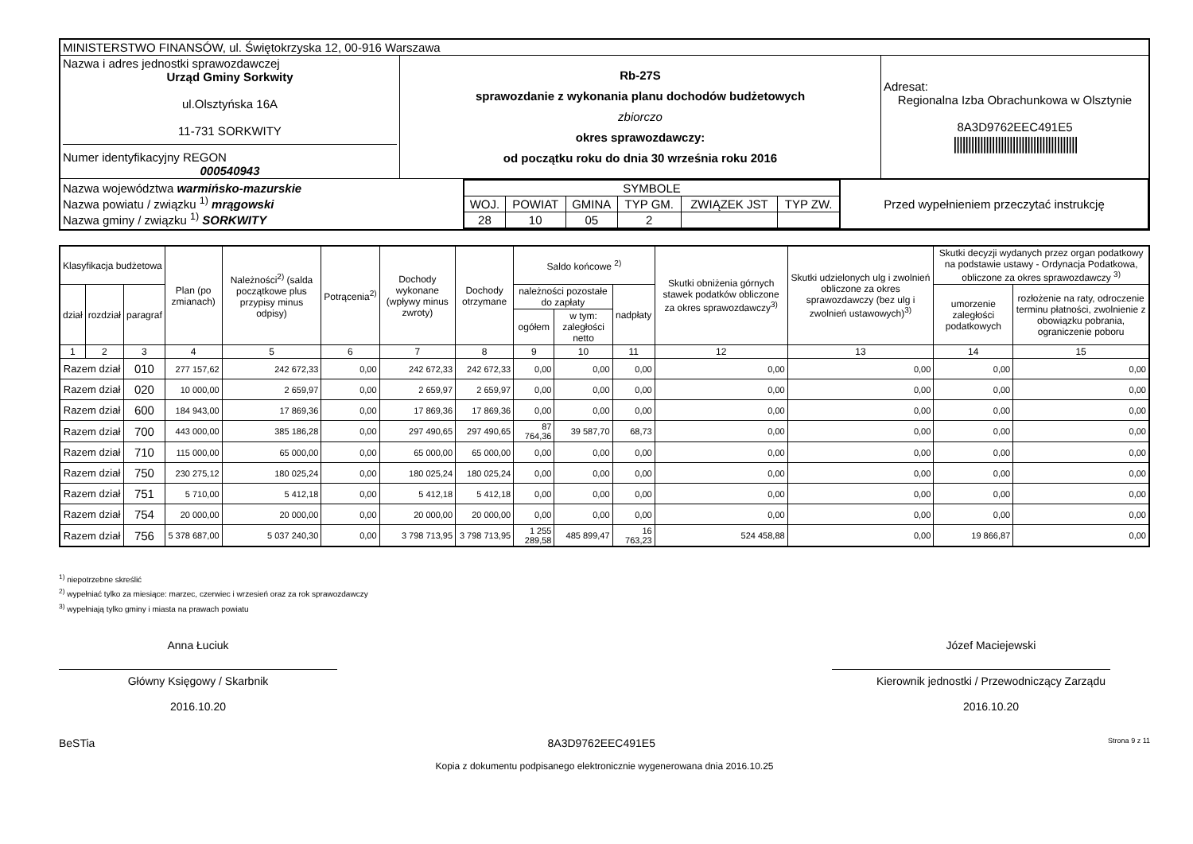| MINISTERSTWO FINANSÓW, ul. Świętokrzyska 12, 00-916 Warszawa | | |
| Nazwa i adres jednostki sprawozdawczej Urząd Gminy Sorkwity ul.Olsztyńska 16A 11-731 SORKWITY Numer identyfikacyjny REGON 000540943 | Rb-27S sprawozdanie z wykonania planu dochodów budżetowych zbiorczo okres sprawozdawczy: od początku roku do dnia 30 września roku 2016 | Adresat: Regionalna Izba Obrachunkowa w Olsztynie 8A3D9762EEC491E5 ////////////////////////////////////////// |
| / Nazwa województwa warmińsko-mazurskie Nazwa powiatu / związku <sup>1)</sup> mrągowski Nazwa gminy / związku <sup>1)</sup> SORKWITY / / SYMBOLE / / / / / / / WOJ. / POWIAT / GMINA / TYP GM. / ZWIĄZEK JST / TYP ZW. / / 28 / 10 / 05 / 2 / / / / Przed wypełnieniem przeczytać instrukcję / | | |
| Klasyfikacja budżetowa | | | Plan (po zmianach) | Należności<sup>2)</sup> (salda początkowe plus przypisy minus odpisy) | Potrącenia<sup>2)</sup> | Dochody wykonane (wpływy minus zwroty) | Dochody otrzymane | Saldo końcowe <sup>2)</sup> | | | Skutki obniżenia górnych stawek podatków obliczone za okres sprawozdawczy<sup>3)</sup> | Skutki udzielonych ulg i zwolnień obliczone za okres sprawozdawczy (bez ulg i zwolnień ustawowych)<sup>3)</sup> | Skutki decyzji wydanych przez organ podatkowy na podstawie ustawy - Ordynacja Podatkowa, obliczone za okres sprawozdawczy <sup>3)</sup> | |
| --- | --- | --- | --- | --- | --- | --- | --- | --- | --- | --- | --- | --- | --- | --- |
| dział | rozdział | paragraf | | | | | | należności pozostałe do zapłaty | | nadpłaty | | | umorzenie zaległości podatkowych | rozłożenie na raty, odroczenie terminu płatności, zwolnienie z obowiązku pobrania, ograniczenie poboru |
| | | | | | | | | ogółem | w tym: zaległości netto | | | | | |
| 1 | 2 | 3 | 4 | 5 | 6 | 7 | 8 | 9 | 10 | 11 | 12 | 13 | 14 | 15 |
| Razem dział | | 010 | 277 157,62 | 242 672,33 | 0,00 | 242 672,33 | 242 672,33 | 0,00 | 0,00 | 0,00 | 0,00 | 0,00 | 0,00 | 0,00 |
| Razem dział | | 020 | 10 000,00 | 2 659,97 | 0,00 | 2 659,97 | 2 659,97 | 0,00 | 0,00 | 0,00 | 0,00 | 0,00 | 0,00 | 0,00 |
| Razem dział | | 600 | 184 943,00 | 17 869,36 | 0,00 | 17 869,36 | 17 869,36 | 0,00 | 0,00 | 0,00 | 0,00 | 0,00 | 0,00 | 0,00 |
| Razem dział | | 700 | 443 000,00 | 385 186,28 | 0,00 | 297 490,65 | 297 490,65 | 87 764,36 | 39 587,70 | 68,73 | 0,00 | 0,00 | 0,00 | 0,00 |
| Razem dział | | 710 | 115 000,00 | 65 000,00 | 0,00 | 65 000,00 | 65 000,00 | 0,00 | 0,00 | 0,00 | 0,00 | 0,00 | 0,00 | 0,00 |
| Razem dział | | 750 | 230 275,12 | 180 025,24 | 0,00 | 180 025,24 | 180 025,24 | 0,00 | 0,00 | 0,00 | 0,00 | 0,00 | 0,00 | 0,00 |
| Razem dział | | 751 | 5 710,00 | 5 412,18 | 0,00 | 5 412,18 | 5 412,18 | 0,00 | 0,00 | 0,00 | 0,00 | 0,00 | 0,00 | 0,00 |
| Razem dział | | 754 | 20 000,00 | 20 000,00 | 0,00 | 20 000,00 | 20 000,00 | 0,00 | 0,00 | 0,00 | 0,00 | 0,00 | 0,00 | 0,00 |
| Razem dział | | 756 | 5 378 687,00 | 5 037 240,30 | 0,00 | 3 798 713,95 | 3 798 713,95 | 1 255 289,58 | 485 899,47 | 16 763,23 | 524 458,88 | 0,00 | 19 866,87 | 0,00 |
<sup>1)</sup> niepotrzebne skreślić
<sup>2)</sup> wypełniać tylko za miesiące: marzec, czerwiec i wrzesień oraz za rok sprawozdawczy
<sup>3)</sup> wypełniają tylko gminy i miasta na prawach powiatu
Anna Łuciuk
Główny Księgowy / Skarbnik
2016.10.20
Józef Maciejewski
Kierownik jednostki / Przewodniczący Zarządu
2016.10.20
BeSTia 8A3D9762EEC491E5 Strona 9 z 11
Kopia z dokumentu podpisanego elektronicznie wygenerowana dnia 2016.10.25